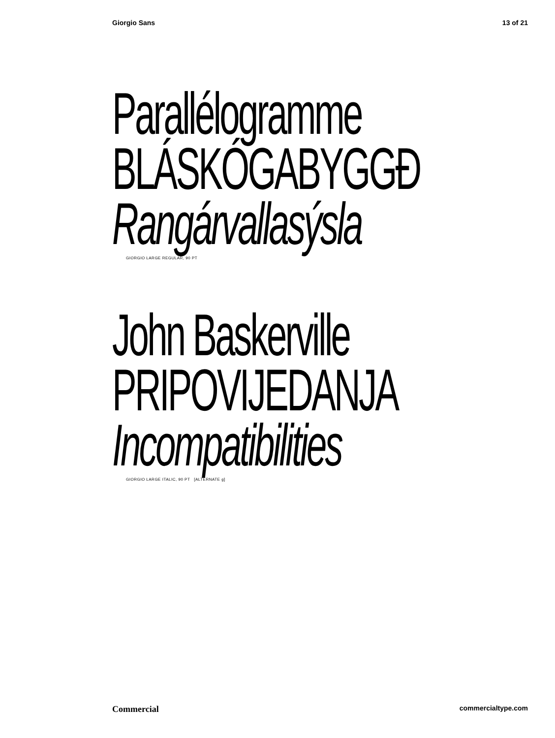Giorgio Sans 13 of 21
Parallélogramme
BLÁSKÓGABYGGÐ
Rangárvallasýsla
GIORGIO LARGE REGULAR, 90 PT
John Baskerville
PRIPOVIJEDANJA
Incompatibilities
GIORGIO LARGE ITALIC, 90 PT [ALTERNATE g]
Commercial commercialtype.com